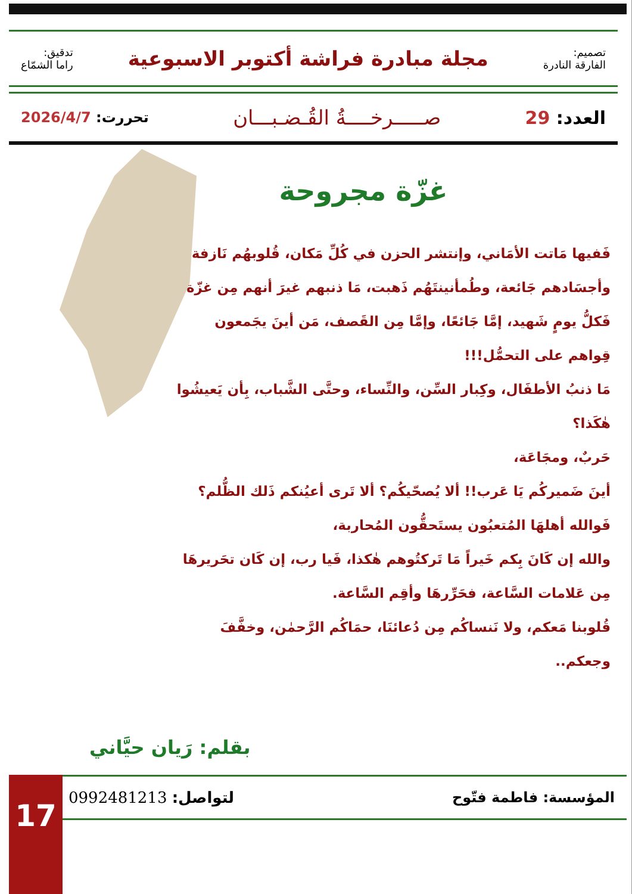تصميم:
الفارقة النادرة
مجلة مبادرة فراشة أكتوبر الاسبوعية
تدقيق:
راما الشمّاع
العدد: 29 صـــــرخــــةُ القُـضـبـــان
تحررت: 2026/4/7
غزّة مجروحة
فَفيها مَاتت الأمَاني، وإنتشر الحزن في كُلِّ مَكان، قُلوبهُم نَازفة، وأجسَادهم جَائعة، وطُمأنينتَهُم ذَهبت، مَا ذنبهم غيرَ أنهم مِن غزّة!! فَكلُّ يومٍ شَهيد، إمَّا جَائعًا، وإمَّا مِن القَصف، مَن أينَ يجَمعون قِواهم على التحمُّل!!!
مَا ذنبُ الأطفَال، وكِبار السِّن، والنِّساء، وحتَّى الشَّباب، بِأن يَعيشُوا هٰكَذا؟
حَربٌ، ومجَاعَة،
أينَ ضَميركُم يَا عَرب!! ألا يُصحّيكُم؟ ألا تَرى أعيُنكم ذَلك الظُّلم؟
فَوالله أهلهَا المُتعبُون يستَحقُّون المُحاربة،
والله إن كَانَ بِكم خَيراً مَا تَركتُوهم هٰكذا، فَيا رب، إن كَان تحَريرهَا مِن عَلامات السَّاعة، فحَرِّرهَا وأقِم السَّاعة.
قُلوبنا مَعكم، ولا نَنساكُم مِن دُعائنَا، حمَاكُم الرَّحمٰن، وخفَّفَ وجعكم..
بقلم: رَيان حيَّاني
المؤسسة: فاطمة فتّوح لتواصل: 0992481213
17